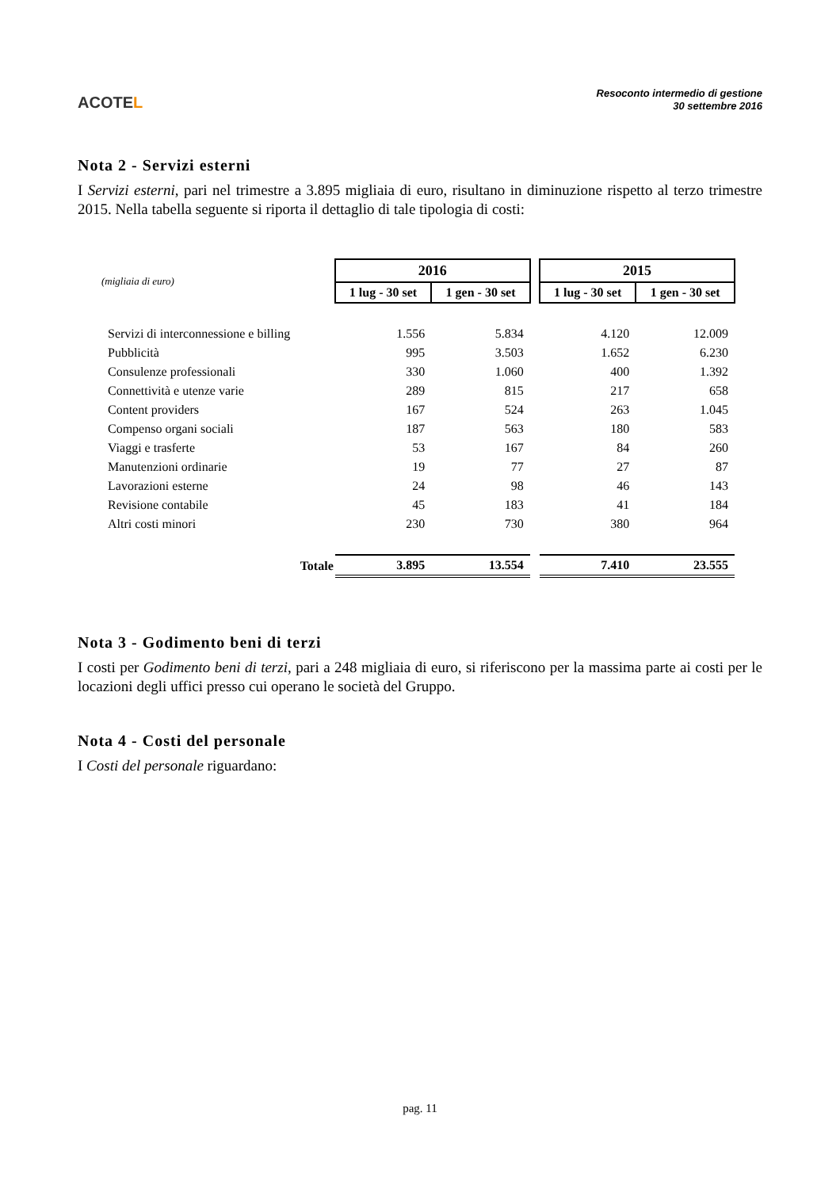ACOTEL
Resoconto intermedio di gestione
30 settembre 2016
Nota 2 - Servizi esterni
I Servizi esterni, pari nel trimestre a 3.895 migliaia di euro, risultano in diminuzione rispetto al terzo trimestre 2015. Nella tabella seguente si riporta il dettaglio di tale tipologia di costi:
| (migliaia di euro) | 2016 | | | 2015 | |
| | 1 lug - 30 set | 1 gen - 30 set | | 1 lug - 30 set | 1 gen - 30 set |
| Servizi di interconnessione e billing | 1.556 | 5.834 | | 4.120 | 12.009 |
| Pubblicità | 995 | 3.503 | | 1.652 | 6.230 |
| Consulenze professionali | 330 | 1.060 | | 400 | 1.392 |
| Connettività e utenze varie | 289 | 815 | | 217 | 658 |
| Content providers | 167 | 524 | | 263 | 1.045 |
| Compenso organi sociali | 187 | 563 | | 180 | 583 |
| Viaggi e trasferte | 53 | 167 | | 84 | 260 |
| Manutenzioni ordinarie | 19 | 77 | | 27 | 87 |
| Lavorazioni esterne | 24 | 98 | | 46 | 143 |
| Revisione contabile | 45 | 183 | | 41 | 184 |
| Altri costi minori | 230 | 730 | | 380 | 964 |
| Totale | 3.895 | 13.554 | | 7.410 | 23.555 |
Nota 3 - Godimento beni di terzi
I costi per Godimento beni di terzi, pari a 248 migliaia di euro, si riferiscono per la massima parte ai costi per le locazioni degli uffici presso cui operano le società del Gruppo.
Nota 4 - Costi del personale
I Costi del personale riguardano:
pag. 11